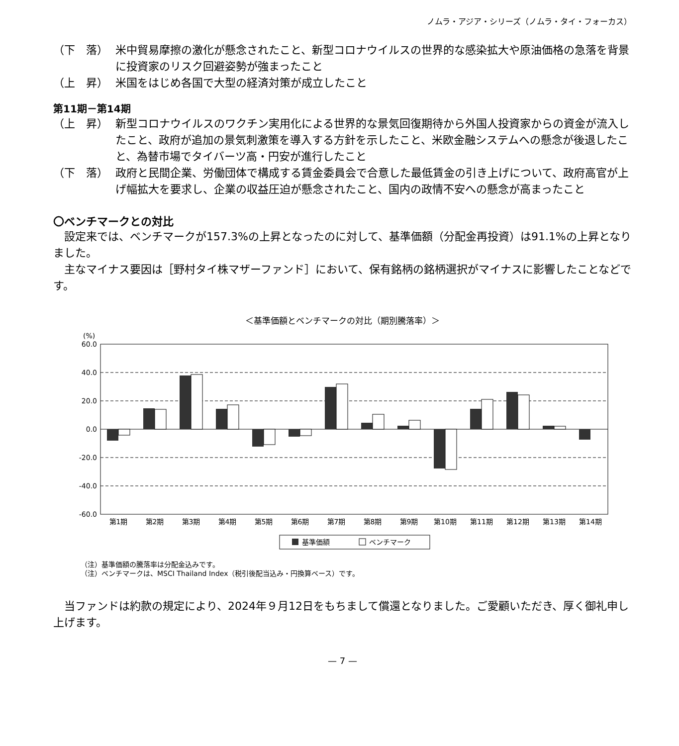ノムラ・アジア・シリーズ（ノムラ・タイ・フォーカス）
（下　落） 米中貿易摩擦の激化が懸念されたこと、新型コロナウイルスの世界的な感染拡大や原油価格の急落を背景に投資家のリスク回避姿勢が強まったこと
（上　昇） 米国をはじめ各国で大型の経済対策が成立したこと
第11期－第14期
（上　昇） 新型コロナウイルスのワクチン実用化による世界的な景気回復期待から外国人投資家からの資金が流入したこと、政府が追加の景気刺激策を導入する方針を示したこと、米欧金融システムへの懸念が後退したこと、為替市場でタイバーツ高・円安が進行したこと
（下　落） 政府と民間企業、労働団体で構成する賃金委員会で合意した最低賃金の引き上げについて、政府高官が上げ幅拡大を要求し、企業の収益圧迫が懸念されたこと、国内の政情不安への懸念が高まったこと
〇ベンチマークとの対比
設定来では、ベンチマークが157.3%の上昇となったのに対して、基準価額（分配金再投資）は91.1%の上昇となりました。
主なマイナス要因は［野村タイ株マザーファンド］において、保有銘柄の銘柄選択がマイナスに影響したことなどです。
＜基準価額とベンチマークの対比（期別騰落率）＞
(%)
60.0
40.0
20.0
0.0
-20.0
-40.0
-60.0
第1期
第2期
第3期
第4期
第5期
第6期
第7期
第8期
第9期
第10期
第11期
第12期
第13期
第14期
基準価額
ベンチマーク
（注）基準価額の騰落率は分配金込みです。
（注）ベンチマークは、MSCI Thailand Index（税引後配当込み・円換算ベース）です。
当ファンドは約款の規定により、2024年９月12日をもちまして償還となりました。ご愛顧いただき、厚く御礼申し上げます。
— 7 —